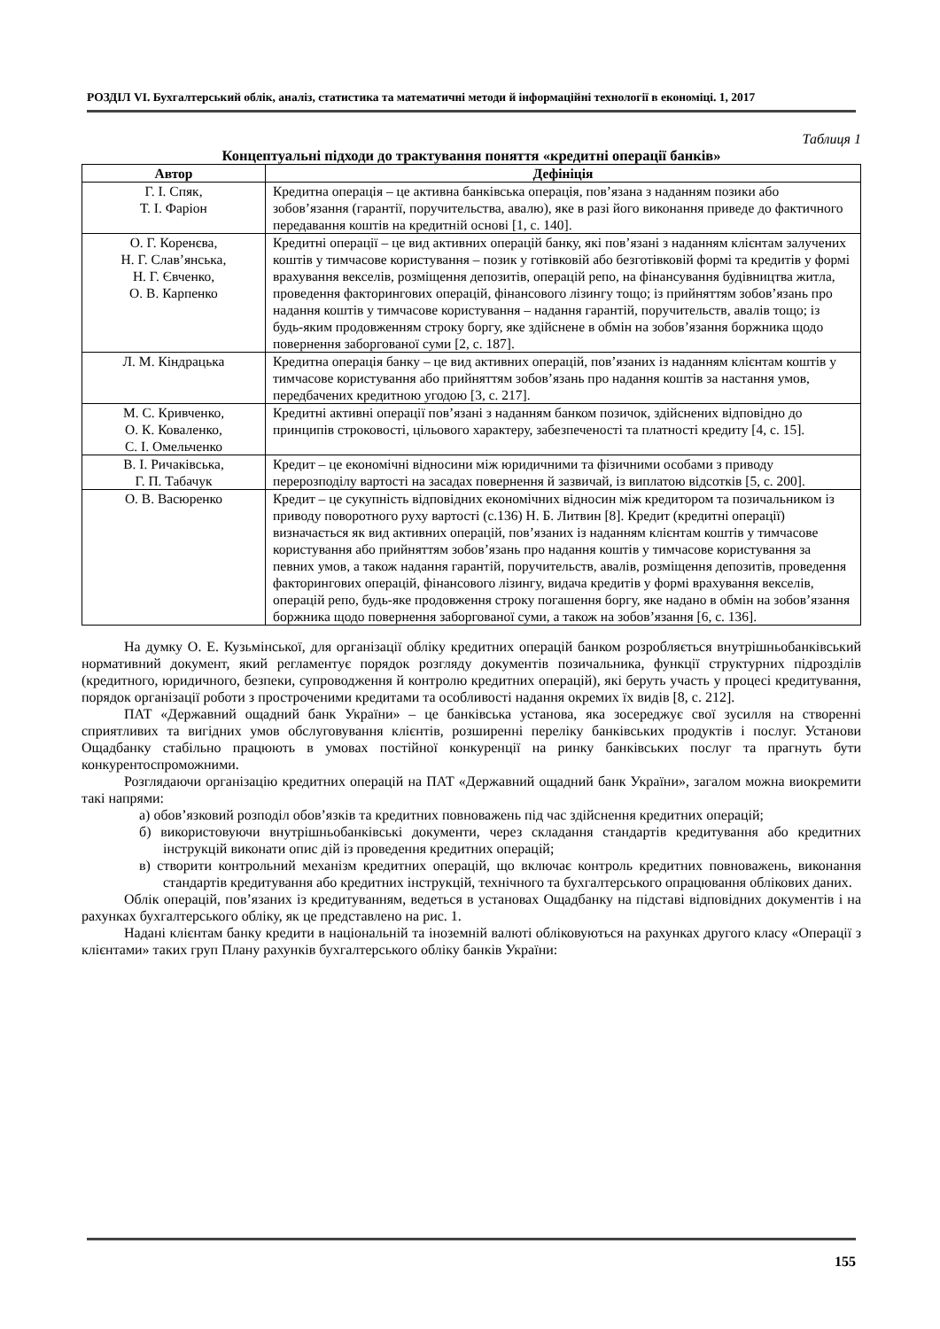РОЗДІЛ VI. Бухгалтерський облік, аналіз, статистика та математичні методи й інформаційні технології в економіці. 1, 2017
Таблиця 1
Концептуальні підходи до трактування поняття «кредитні операції банків»
| Автор | Дефініція |
| --- | --- |
| Г. І. Спяк, Т. І. Фаріон | Кредитна операція – це активна банківська операція, пов’язана з наданням позики або зобов’язання (гарантії, поручительства, авалю), яке в разі його виконання приведе до фактичного передавання коштів на кредитній основі [1, с. 140]. |
| О. Г. Коренєва, Н. Г. Слав’янська, Н. Г. Євченко, О. В. Карпенко | Кредитні операції – це вид активних операцій банку, які пов’язані з наданням клієнтам залучених коштів у тимчасове користування – позик у готівковій або безготівковій формі та кредитів у формі врахування векселів, розміщення депозитів, операцій репо, на фінансування будівництва житла, проведення факторингових операцій, фінансового лізингу тощо; із прийняттям зобов’язань про надання коштів у тимчасове користування – надання гарантій, поручительств, авалів тощо; із будь-яким продовженням строку боргу, яке здійснене в обмін на зобов’язання боржника щодо повернення заборгованої суми [2, с. 187]. |
| Л. М. Кіндрацька | Кредитна операція банку – це вид активних операцій, пов’язаних із наданням клієнтам коштів у тимчасове користування або прийняттям зобов’язань про надання коштів за настання умов, передбачених кредитною угодою [3, с. 217]. |
| М. С. Кривченко, О. К. Коваленко, С. І. Омельченко | Кредитні активні операції пов’язані з наданням банком позичок, здійснених відповідно до принципів строковості, цільового характеру, забезпеченості та платності кредиту [4, с. 15]. |
| В. І. Ричаківська, Г. П. Табачук | Кредит – це економічні відносини між юридичними та фізичними особами з приводу перерозподілу вартості на засадах повернення й зазвичай, із виплатою відсотків [5, с. 200]. |
| О. В. Васюренко | Кредит – це сукупність відповідних економічних відносин між кредитором та позичальником із приводу поворотного руху вартості (с.136) Н. Б. Литвин [8]. Кредит (кредитні операції) визначається як вид активних операцій, пов’язаних із наданням клієнтам коштів у тимчасове користування або прийняттям зобов’язань про надання коштів у тимчасове користування за певних умов, а також надання гарантій, поручительств, авалів, розміщення депозитів, проведення факторингових операцій, фінансового лізингу, видача кредитів у формі врахування векселів, операцій репо, будь-яке продовження строку погашення боргу, яке надано в обмін на зобов’язання боржника щодо повернення заборгованої суми, а також на зобов’язання [6, с. 136]. |
На думку О. Е. Кузьмінської, для організації обліку кредитних операцій банком розробляється внутрішньобанківський нормативний документ, який регламентує порядок розгляду документів позичальника, функції структурних підрозділів (кредитного, юридичного, безпеки, супроводження й контролю кредитних операцій), які беруть участь у процесі кредитування, порядок організації роботи з простроченими кредитами та особливості надання окремих їх видів [8, с. 212].
ПАТ «Державний ощадний банк України» – це банківська установа, яка зосереджує свої зусилля на створенні сприятливих та вигідних умов обслуговування клієнтів, розширенні переліку банківських продуктів і послуг. Установи Ощадбанку стабільно працюють в умовах постійної конкуренції на ринку банківських послуг та прагнуть бути конкурентоспроможними.
Розглядаючи організацію кредитних операцій на ПАТ «Державний ощадний банк України», загалом можна виокремити такі напрями:
а) обов’язковий розподіл обов’язків та кредитних повноважень під час здійснення кредитних операцій;
б) використовуючи внутрішньобанківські документи, через складання стандартів кредитування або кредитних інструкцій виконати опис дій із проведення кредитних операцій;
в) створити контрольний механізм кредитних операцій, що включає контроль кредитних повноважень, виконання стандартів кредитування або кредитних інструкцій, технічного та бухгалтерського опрацювання облікових даних.
Облік операцій, пов’язаних із кредитуванням, ведеться в установах Ощадбанку на підставі відповідних документів і на рахунках бухгалтерського обліку, як це представлено на рис. 1.
Надані клієнтам банку кредити в національній та іноземній валюті обліковуються на рахунках другого класу «Операції з клієнтами» таких груп Плану рахунків бухгалтерського обліку банків України:
155